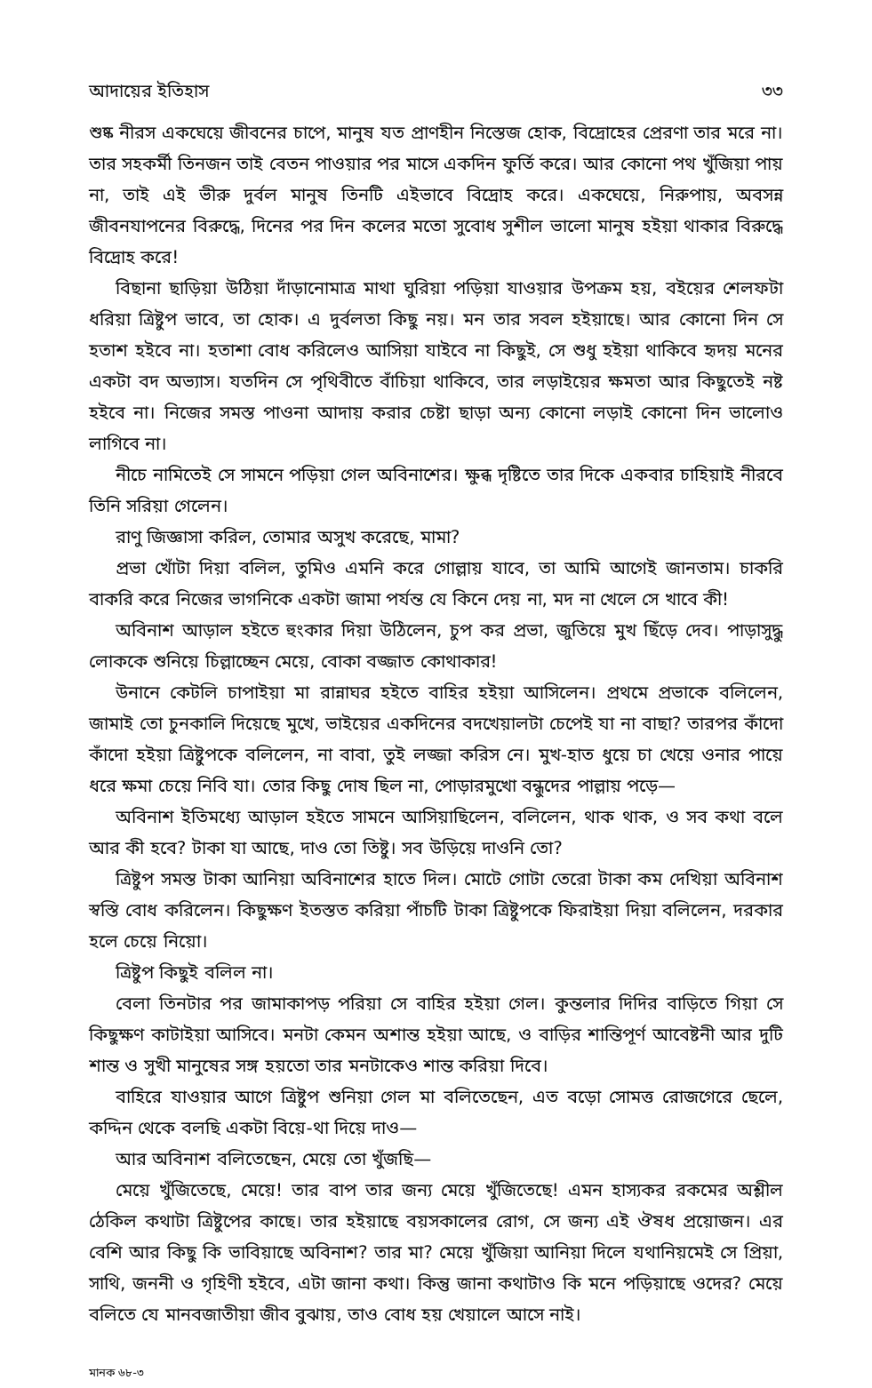আদায়ের ইতিহাস ৩৩
শুষ্ক নীরস একঘেয়ে জীবনের চাপে, মানুষ যত প্রাণহীন নিস্তেজ হোক, বিদ্রোহের প্রেরণা তার মরে না। তার সহকর্মী তিনজন তাই বেতন পাওয়ার পর মাসে একদিন ফুর্তি করে। আর কোনো পথ খুঁজিয়া পায় না, তাই এই ভীরু দুর্বল মানুষ তিনটি এইভাবে বিদ্রোহ করে। একঘেয়ে, নিরুপায়, অবসন্ন জীবনযাপনের বিরুদ্ধে, দিনের পর দিন কলের মতো সুবোধ সুশীল ভালো মানুষ হইয়া থাকার বিরুদ্ধে বিদ্রোহ করে!
বিছানা ছাড়িয়া উঠিয়া দাঁড়ানোমাত্র মাথা ঘুরিয়া পড়িয়া যাওয়ার উপক্রম হয়, বইয়ের শেলফটা ধরিয়া ত্রিষ্টুপ ভাবে, তা হোক। এ দুর্বলতা কিছু নয়। মন তার সবল হইয়াছে। আর কোনো দিন সে হতাশ হইবে না। হতাশা বোধ করিলেও আসিয়া যাইবে না কিছুই, সে শুধু হইয়া থাকিবে হৃদয় মনের একটা বদ অভ্যাস। যতদিন সে পৃথিবীতে বাঁচিয়া থাকিবে, তার লড়াইয়ের ক্ষমতা আর কিছুতেই নষ্ট হইবে না। নিজের সমস্ত পাওনা আদায় করার চেষ্টা ছাড়া অন্য কোনো লড়াই কোনো দিন ভালোও লাগিবে না।
নীচে নামিতেই সে সামনে পড়িয়া গেল অবিনাশের। ক্ষুব্ধ দৃষ্টিতে তার দিকে একবার চাহিয়াই নীরবে তিনি সরিয়া গেলেন।
রাণু জিজ্ঞাসা করিল, তোমার অসুখ করেছে, মামা?
প্রভা খোঁটা দিয়া বলিল, তুমিও এমনি করে গোল্লায় যাবে, তা আমি আগেই জানতাম। চাকরি বাকরি করে নিজের ভাগনিকে একটা জামা পর্যন্ত যে কিনে দেয় না, মদ না খেলে সে খাবে কী!
অবিনাশ আড়াল হইতে হুংকার দিয়া উঠিলেন, চুপ কর প্রভা, জুতিয়ে মুখ ছিঁড়ে দেব। পাড়াসুদ্ধু লোককে শুনিয়ে চিল্লাচ্ছেন মেয়ে, বোকা বজ্জাত কোথাকার!
উনানে কেটলি চাপাইয়া মা রান্নাঘর হইতে বাহির হইয়া আসিলেন। প্রথমে প্রভাকে বলিলেন, জামাই তো চুনকালি দিয়েছে মুখে, ভাইয়ের একদিনের বদখেয়ালটা চেপেই যা না বাছা? তারপর কাঁদো কাঁদো হইয়া ত্রিষ্টুপকে বলিলেন, না বাবা, তুই লজ্জা করিস নে। মুখ-হাত ধুয়ে চা খেয়ে ওনার পায়ে ধরে ক্ষমা চেয়ে নিবি যা। তোর কিছু দোষ ছিল না, পোড়ারমুখো বন্ধুদের পাল্লায় পড়ে—
অবিনাশ ইতিমধ্যে আড়াল হইতে সামনে আসিয়াছিলেন, বলিলেন, থাক থাক, ও সব কথা বলে আর কী হবে? টাকা যা আছে, দাও তো তিষ্টু। সব উড়িয়ে দাওনি তো?
ত্রিষ্টুপ সমস্ত টাকা আনিয়া অবিনাশের হাতে দিল। মোটে গোটা তেরো টাকা কম দেখিয়া অবিনাশ স্বস্তি বোধ করিলেন। কিছুক্ষণ ইতস্তত করিয়া পাঁচটি টাকা ত্রিষ্টুপকে ফিরাইয়া দিয়া বলিলেন, দরকার হলে চেয়ে নিয়ো।
ত্রিষ্টুপ কিছুই বলিল না।
বেলা তিনটার পর জামাকাপড় পরিয়া সে বাহির হইয়া গেল। কুন্তলার দিদির বাড়িতে গিয়া সে কিছুক্ষণ কাটাইয়া আসিবে। মনটা কেমন অশান্ত হইয়া আছে, ও বাড়ির শান্তিপূর্ণ আবেষ্টনী আর দুটি শান্ত ও সুখী মানুষের সঙ্গ হয়তো তার মনটাকেও শান্ত করিয়া দিবে।
বাহিরে যাওয়ার আগে ত্রিষ্টুপ শুনিয়া গেল মা বলিতেছেন, এত বড়ো সোমত্ত রোজগেরে ছেলে, কদ্দিন থেকে বলছি একটা বিয়ে-থা দিয়ে দাও—
আর অবিনাশ বলিতেছেন, মেয়ে তো খুঁজছি—
মেয়ে খুঁজিতেছে, মেয়ে! তার বাপ তার জন্য মেয়ে খুঁজিতেছে! এমন হাস্যকর রকমের অশ্লীল ঠেকিল কথাটা ত্রিষ্টুপের কাছে। তার হইয়াছে বয়সকালের রোগ, সে জন্য এই ঔষধ প্রয়োজন। এর বেশি আর কিছু কি ভাবিয়াছে অবিনাশ? তার মা? মেয়ে খুঁজিয়া আনিয়া দিলে যথানিয়মেই সে প্রিয়া, সাথি, জননী ও গৃহিণী হইবে, এটা জানা কথা। কিন্তু জানা কথাটাও কি মনে পড়িয়াছে ওদের? মেয়ে বলিতে যে মানবজাতীয়া জীব বুঝায়, তাও বোধ হয় খেয়ালে আসে নাই।
মানক ৬৮-৩